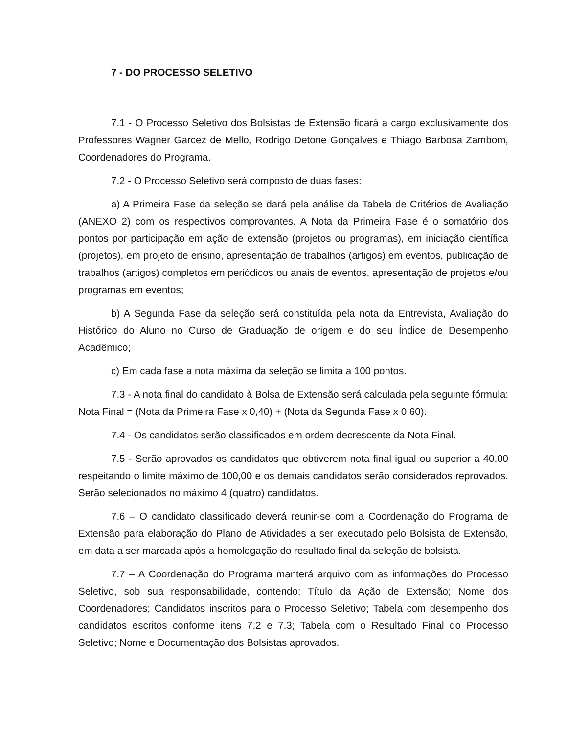7 - DO PROCESSO SELETIVO
7.1 - O Processo Seletivo dos Bolsistas de Extensão ficará a cargo exclusivamente dos Professores Wagner Garcez de Mello, Rodrigo Detone Gonçalves e Thiago Barbosa Zambom, Coordenadores do Programa.
7.2 - O Processo Seletivo será composto de duas fases:
a) A Primeira Fase da seleção se dará pela análise da Tabela de Critérios de Avaliação (ANEXO 2) com os respectivos comprovantes. A Nota da Primeira Fase é o somatório dos pontos por participação em ação de extensão (projetos ou programas), em iniciação científica (projetos), em projeto de ensino, apresentação de trabalhos (artigos) em eventos, publicação de trabalhos (artigos) completos em periódicos ou anais de eventos, apresentação de projetos e/ou programas em eventos;
b) A Segunda Fase da seleção será constituída pela nota da Entrevista, Avaliação do Histórico do Aluno no Curso de Graduação de origem e do seu Índice de Desempenho Acadêmico;
c) Em cada fase a nota máxima da seleção se limita a 100 pontos.
7.3 - A nota final do candidato à Bolsa de Extensão será calculada pela seguinte fórmula: Nota Final = (Nota da Primeira Fase x 0,40) + (Nota da Segunda Fase x 0,60).
7.4 - Os candidatos serão classificados em ordem decrescente da Nota Final.
7.5 - Serão aprovados os candidatos que obtiverem nota final igual ou superior a 40,00 respeitando o limite máximo de 100,00 e os demais candidatos serão considerados reprovados. Serão selecionados no máximo 4 (quatro) candidatos.
7.6 – O candidato classificado deverá reunir-se com a Coordenação do Programa de Extensão para elaboração do Plano de Atividades a ser executado pelo Bolsista de Extensão, em data a ser marcada após a homologação do resultado final da seleção de bolsista.
7.7 – A Coordenação do Programa manterá arquivo com as informações do Processo Seletivo, sob sua responsabilidade, contendo: Título da Ação de Extensão; Nome dos Coordenadores; Candidatos inscritos para o Processo Seletivo; Tabela com desempenho dos candidatos escritos conforme itens 7.2 e 7.3; Tabela com o Resultado Final do Processo Seletivo; Nome e Documentação dos Bolsistas aprovados.